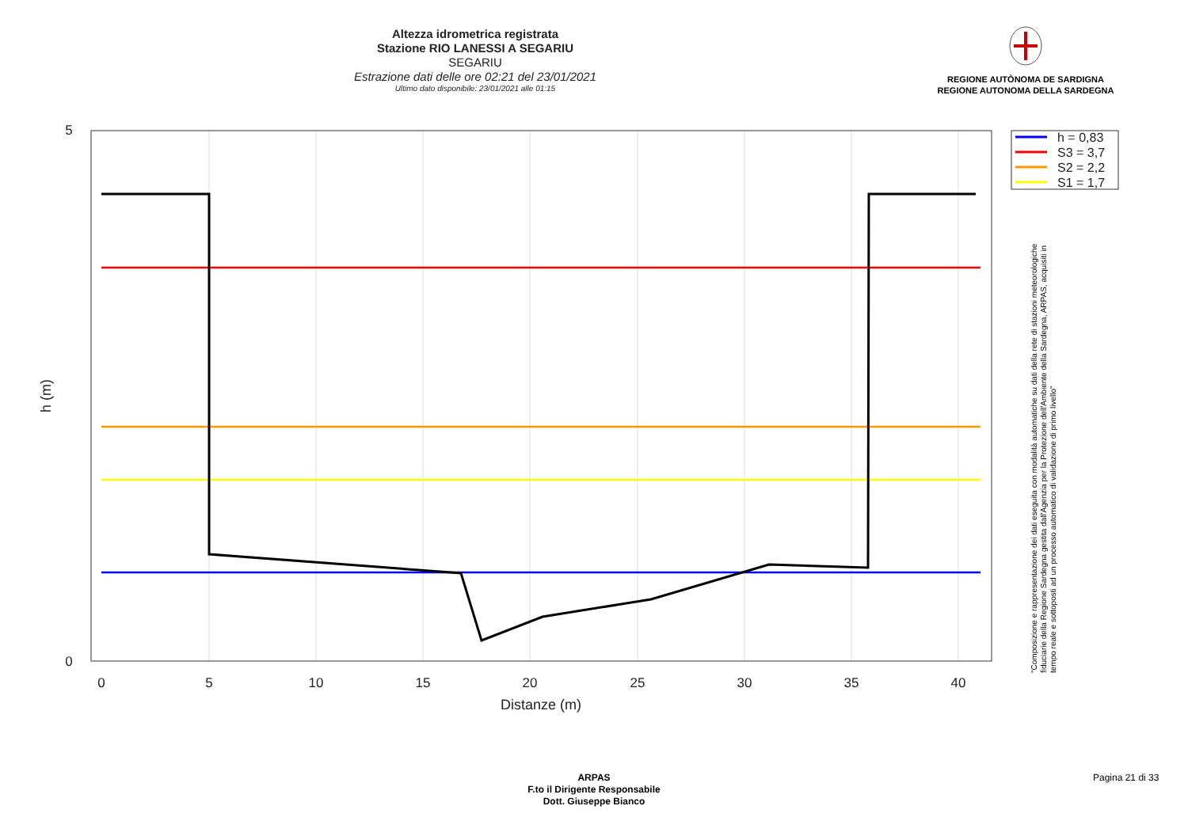Altezza idrometrica registrata
Stazione RIO LANESSI A SEGARIU
SEGARIU
Estrazione dati delle ore 02:21 del 23/01/2021
Ultimo dato disponibile: 23/01/2021 alle 01:15
REGIONE AUTÒNOMA DE SARDIGNA
REGIONE AUTONOMA DELLA SARDEGNA
5
0
0
5
10
15
20
25
30
35
40
Distanze (m)
h (m)
h = 0,83
S3 = 3,7
S2 = 2,2
S1 = 1,7
"Composizione e rappresentazione dei dati eseguita con modalità automatiche su dati della rete di stazioni meteorologiche fiduciarie della Regione Sardegna gestita dall'Agenzia per la Protezione dell'Ambiente della Sardegna, ARPAS, acquisiti in tempo reale e sottoposti ad un processo automatico di validazione di primo livello"
ARPAS
F.to il Dirigente Responsabile
Dott. Giuseppe Bianco
Pagina 21 di 33